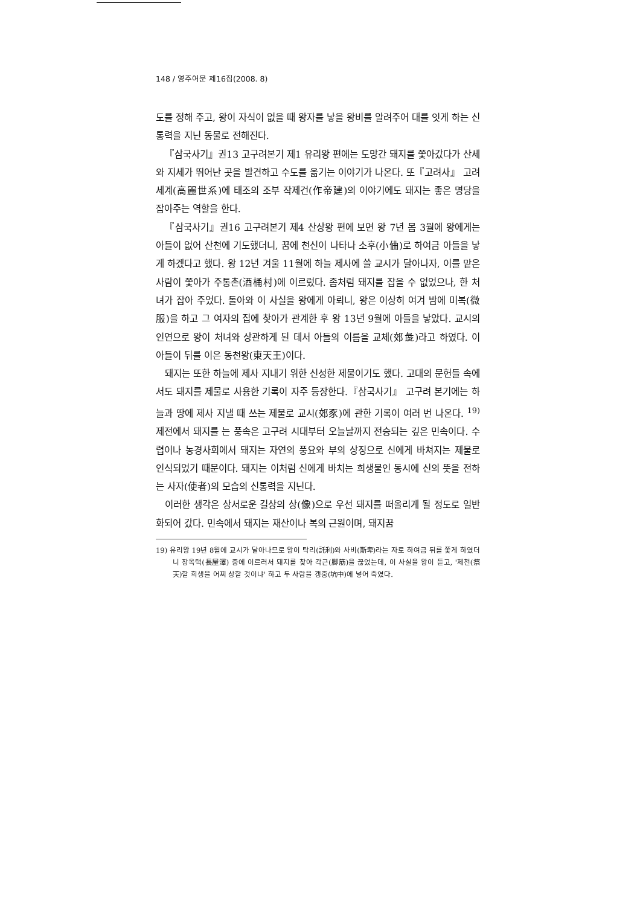148 / 영주어문 제16집(2008. 8)
도를 정해 주고, 왕이 자식이 없을 때 왕자를 낳을 왕비를 알려주어 대를 잇게 하는 신통력을 지닌 동물로 전해진다.
『삼국사기』권13 고구려본기 제1 유리왕 편에는 도망간 돼지를 쫓아갔다가 산세와 지세가 뛰어난 곳을 발견하고 수도를 옮기는 이야기가 나온다. 또『고려사』 고려세계(高麗世系)에 태조의 조부 작제건(作帝建)의 이야기에도 돼지는 좋은 명당을 잡아주는 역할을 한다.
『삼국사기』권16 고구려본기 제4 산상왕 편에 보면 왕 7년 봄 3월에 왕에게는 아들이 없어 산천에 기도했더니, 꿈에 천신이 나타나 소후(小㑋)로 하여금 아들을 낳게 하겠다고 했다. 왕 12년 겨울 11월에 하늘 제사에 쓸 교시가 달아나자, 이를 맡은 사람이 쫓아가 주통촌(酒桶村)에 이르렀다. 좀처럼 돼지를 잡을 수 없었으나, 한 처녀가 잡아 주었다. 돌아와 이 사실을 왕에게 아뢰니, 왕은 이상히 여겨 밤에 미복(微服)을 하고 그 여자의 집에 찾아가 관계한 후 왕 13년 9월에 아들을 낳았다. 교시의 인연으로 왕이 처녀와 상관하게 된 데서 아들의 이름을 교체(郊彘)라고 하였다. 이 아들이 뒤를 이은 동천왕(東天王)이다.
돼지는 또한 하늘에 제사 지내기 위한 신성한 제물이기도 했다. 고대의 문헌들 속에서도 돼지를 제물로 사용한 기록이 자주 등장한다.『삼국사기』 고구려 본기에는 하늘과 땅에 제사 지낼 때 쓰는 제물로 교시(郊豕)에 관한 기록이 여러 번 나온다. <sup>19)</sup> 제전에서 돼지를 는 풍속은 고구려 시대부터 오늘날까지 전승되는 깊은 민속이다. 수렵이나 농경사회에서 돼지는 자연의 풍요와 부의 상징으로 신에게 바쳐지는 제물로 인식되었기 때문이다. 돼지는 이처럼 신에게 바치는 희생물인 동시에 신의 뜻을 전하는 사자(使者)의 모습의 신통력을 지닌다.
이러한 생각은 상서로운 길상의 상(像)으로 우선 돼지를 떠올리게 될 정도로 일반화되어 갔다. 민속에서 돼지는 재산이나 복의 근원이며, 돼지꿈
19) 유리왕 19년 8월에 교시가 달아나므로 왕이 탁리(託利)와 사비(斯卑)라는 자로 하여금 뒤를 쫓게 하였더니 장옥택(長屋澤) 중에 이르러서 돼지를 찾아 각근(脚筋)을 끊었는데, 이 사실을 왕이 듣고, '제천(祭天)할 희생을 어찌 상할 것이냐' 하고 두 사람을 갱중(坑中)에 넣어 죽였다.